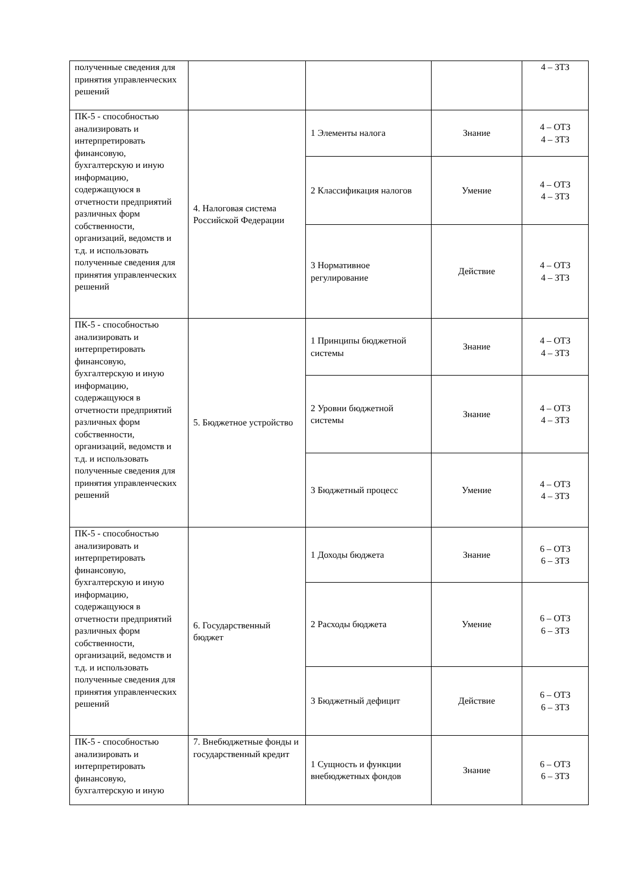| полученные сведения для принятия управленческих решений | | | | 4 – ЗТЗ |
| ПК-5 - способностью анализировать и интерпретировать финансовую, бухгалтерскую и иную информацию, содержащуюся в отчетности предприятий различных форм собственности, организаций, ведомств и т.д. и использовать полученные сведения для принятия управленческих решений | 4. Налоговая система Российской Федерации | 1 Элементы налога | Знание | 4 – ОТЗ 4 – ЗТЗ |
| | | 2 Классификация налогов | Умение | 4 – ОТЗ 4 – ЗТЗ |
| | | 3 Нормативное регулирование | Действие | 4 – ОТЗ 4 – ЗТЗ |
| ПК-5 - способностью анализировать и интерпретировать финансовую, бухгалтерскую и иную информацию, содержащуюся в отчетности предприятий различных форм собственности, организаций, ведомств и т.д. и использовать полученные сведения для принятия управленческих решений | 5. Бюджетное устройство | 1 Принципы бюджетной системы | Знание | 4 – ОТЗ 4 – ЗТЗ |
| | | 2 Уровни бюджетной системы | Знание | 4 – ОТЗ 4 – ЗТЗ |
| | | 3 Бюджетный процесс | Умение | 4 – ОТЗ 4 – ЗТЗ |
| ПК-5 - способностью анализировать и интерпретировать финансовую, бухгалтерскую и иную информацию, содержащуюся в отчетности предприятий различных форм собственности, организаций, ведомств и т.д. и использовать полученные сведения для принятия управленческих решений | 6. Государственный бюджет | 1 Доходы бюджета | Знание | 6 – ОТЗ 6 – ЗТЗ |
| | | 2 Расходы бюджета | Умение | 6 – ОТЗ 6 – ЗТЗ |
| | | 3 Бюджетный дефицит | Действие | 6 – ОТЗ 6 – ЗТЗ |
| ПК-5 - способностью анализировать и интерпретировать финансовую, бухгалтерскую и иную | 7. Внебюджетные фонды и государственный кредит | 1 Сущность и функции внебюджетных фондов | Знание | 6 – ОТЗ 6 – ЗТЗ |